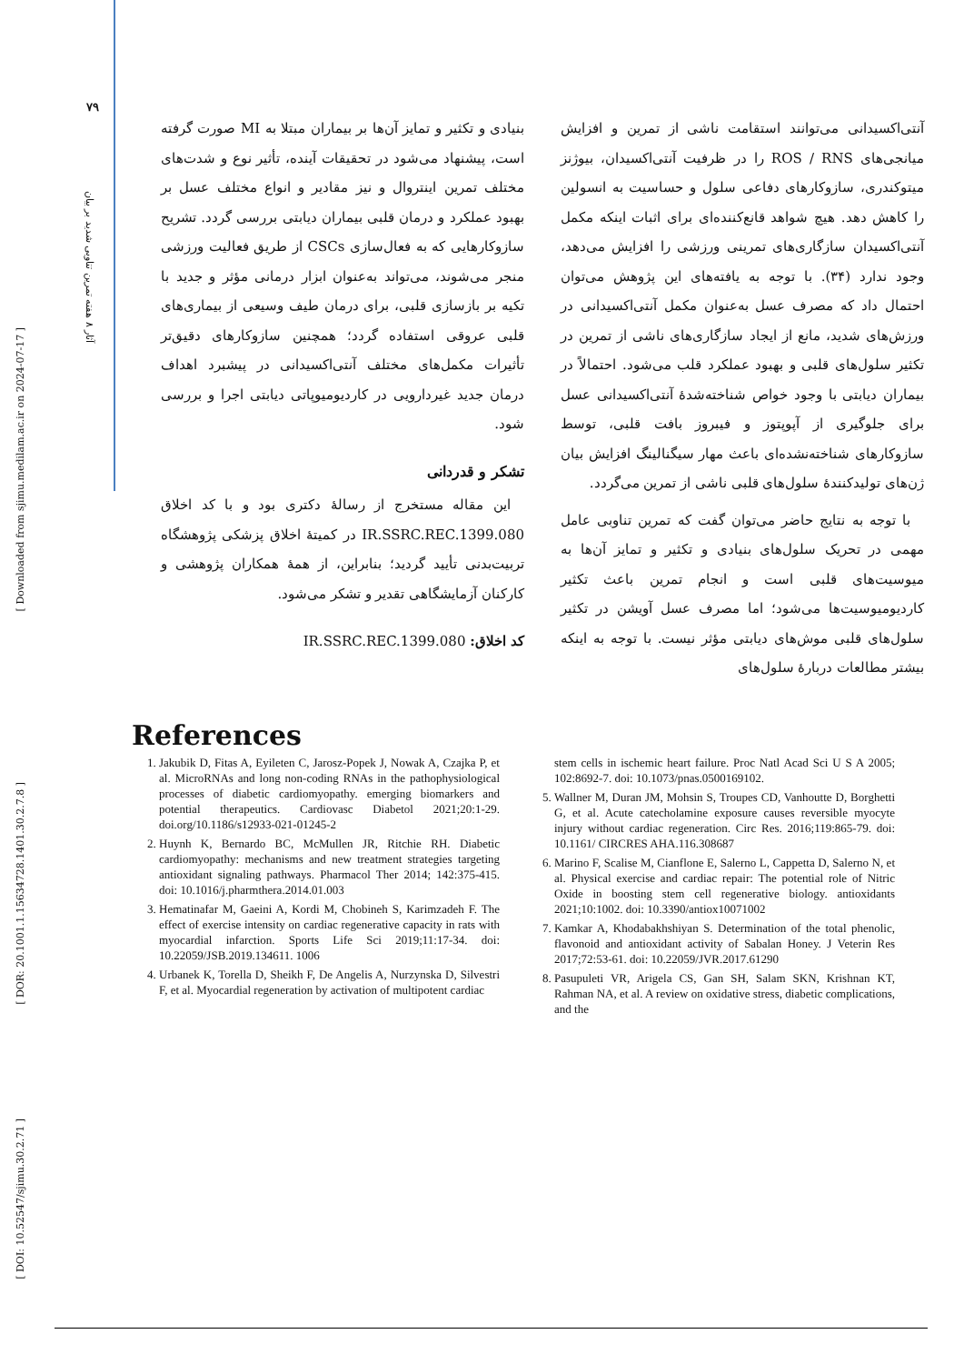[ Downloaded from sjimu.medilam.ac.ir on 2024-07-17 ]
[ DOR: 20.1001.1.15634728.1401.30.2.7.8 ]
[ DOI: 10.52547/sjimu.30.2.71 ]
۷۹
آثار ۸ هفته تمرین تناوبی شدید بر بیان
آنتی‌اکسیدانی می‌توانند استقامت ناشی از تمرین و افزایش میانجی‌های ROS / RNS را در ظرفیت آنتی‌اکسیدان، بیوژنز میتوکندری، سازوکارهای دفاعی سلول و حساسیت به انسولین را کاهش دهد. هیچ شواهد قانع‌کننده‌ای برای اثبات اینکه مکمل آنتی‌اکسیدان سازگاری‌های تمرینی ورزشی را افزایش می‌دهد، وجود ندارد (۳۴). با توجه به یافته‌های این پژوهش می‌توان احتمال داد که مصرف عسل به‌عنوان مکمل آنتی‌اکسیدانی در ورزش‌های شدید، مانع از ایجاد سازگاری‌های ناشی از تمرین در تکثیر سلول‌های قلبی و بهبود عملکرد قلب می‌شود. احتمالاً در بیماران دیابتی با وجود خواص شناخته‌شدهٔ آنتی‌اکسیدانی عسل برای جلوگیری از آپوپتوز و فیبروز بافت قلبی، توسط سازوکارهای شناخته‌نشده‌ای باعث مهار سیگنالینگ افزایش بیان ژن‌های تولیدکنندهٔ سلول‌های قلبی ناشی از تمرین می‌گردد.
با توجه به نتایج حاضر می‌توان گفت که تمرین تناوبی عامل مهمی در تحریک سلول‌های بنیادی و تکثیر و تمایز آن‌ها به میوسیت‌های قلبی است و انجام تمرین باعث تکثیر کاردیومیوسیت‌ها می‌شود؛ اما مصرف عسل آویشن در تکثیر سلول‌های قلبی موش‌های دیابتی مؤثر نیست. با توجه به اینکه بیشتر مطالعات دربارهٔ سلول‌های
بنیادی و تکثیر و تمایز آن‌ها بر بیماران مبتلا به MI صورت گرفته است، پیشنهاد می‌شود در تحقیقات آینده، تأثیر نوع و شدت‌های مختلف تمرین اینتروال و نیز مقادیر و انواع مختلف عسل بر بهبود عملکرد و درمان قلبی بیماران دیابتی بررسی گردد. تشریح سازوکارهایی که به فعال‌سازی CSCs از طریق فعالیت ورزشی منجر می‌شوند، می‌تواند به‌عنوان ابزار درمانی مؤثر و جدید با تکیه بر بازسازی قلبی، برای درمان طیف وسیعی از بیماری‌های قلبی عروقی استفاده گردد؛ همچنین سازوکارهای دقیق‌تر تأثیرات مکمل‌های مختلف آنتی‌اکسیدانی در پیشبرد اهداف درمان جدید غیردارویی در کاردیومیوپاتی دیابتی اجرا و بررسی شود.
تشکر و قدردانی
این مقاله مستخرج از رسالهٔ دکتری بود و با کد اخلاق IR.SSRC.REC.1399.080 در کمیتهٔ اخلاق پزشکی پژوهشگاه تربیت‌بدنی تأیید گردید؛ بنابراین، از همهٔ همکاران پژوهشی و کارکنان آزمایشگاهی تقدیر و تشکر می‌شود.
کد اخلاق: IR.SSRC.REC.1399.080
References
1. Jakubik D, Fitas A, Eyileten C, Jarosz-Popek J, Nowak A, Czajka P, et al. MicroRNAs and long non-coding RNAs in the pathophysiological processes of diabetic cardiomyopathy. emerging biomarkers and potential therapeutics. Cardiovasc Diabetol 2021;20:1-29. doi.org/10.1186/s12933-021-01245-2
2. Huynh K, Bernardo BC, McMullen JR, Ritchie RH. Diabetic cardiomyopathy: mechanisms and new treatment strategies targeting antioxidant signaling pathways. Pharmacol Ther 2014; 142:375-415. doi: 10.1016/j.pharmthera.2014.01.003
3. Hematinafar M, Gaeini A, Kordi M, Chobineh S, Karimzadeh F. The effect of exercise intensity on cardiac regenerative capacity in rats with myocardial infarction. Sports Life Sci 2019;11:17-34. doi: 10.22059/JSB.2019.134611. 1006
4. Urbanek K, Torella D, Sheikh F, De Angelis A, Nurzynska D, Silvestri F, et al. Myocardial regeneration by activation of multipotent cardiac
stem cells in ischemic heart failure. Proc Natl Acad Sci U S A 2005; 102:8692-7. doi: 10.1073/pnas.0500169102.
5. Wallner M, Duran JM, Mohsin S, Troupes CD, Vanhoutte D, Borghetti G, et al. Acute catecholamine exposure causes reversible myocyte injury without cardiac regeneration. Circ Res. 2016;119:865-79. doi: 10.1161/ CIRCRES AHA.116.308687
6. Marino F, Scalise M, Cianflone E, Salerno L, Cappetta D, Salerno N, et al. Physical exercise and cardiac repair: The potential role of Nitric Oxide in boosting stem cell regenerative biology. antioxidants 2021;10:1002. doi: 10.3390/antiox10071002
7. Kamkar A, Khodabakhshiyan S. Determination of the total phenolic, flavonoid and antioxidant activity of Sabalan Honey. J Veterin Res 2017;72:53-61. doi: 10.22059/JVR.2017.61290
8. Pasupuleti VR, Arigela CS, Gan SH, Salam SKN, Krishnan KT, Rahman NA, et al. A review on oxidative stress, diabetic complications, and the